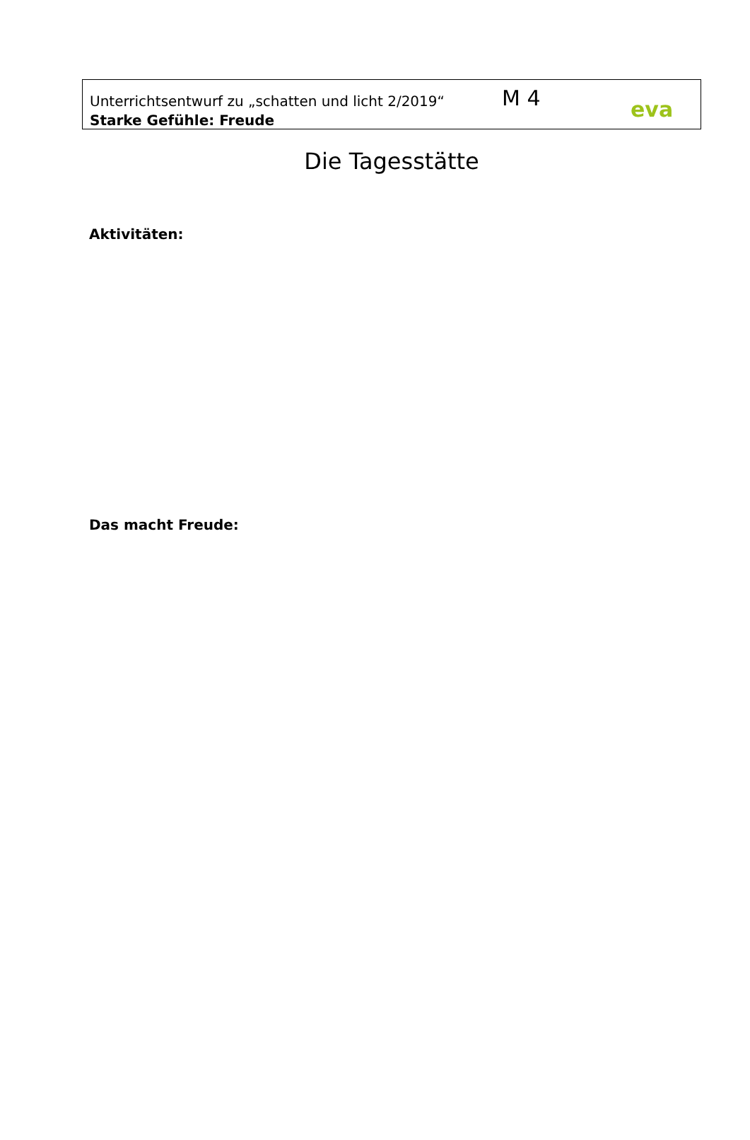Unterrichtsentwurf zu „schatten und licht 2/2019“
M 4 eva
Starke Gefühle: Freude
Die Tagesstätte
Aktivitäten:
Das macht Freude: